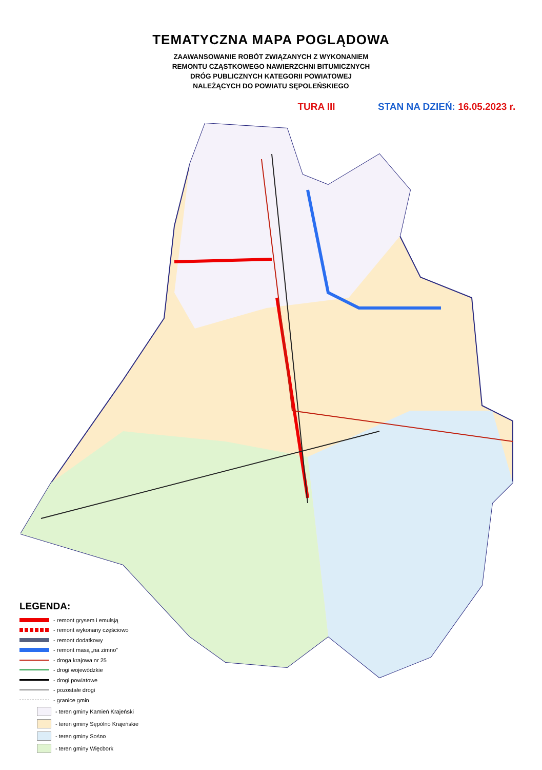TEMATYCZNA MAPA POGLĄDOWA
ZAAWANSOWANIE ROBÓT ZWIĄZANYCH Z WYKONANIEM
REMONTU CZĄSTKOWEGO NAWIERZCHNI BITUMICZNYCH
DRÓG PUBLICZNYCH KATEGORII POWIATOWEJ
NALEŻĄCYCH DO POWIATU SĘPOLEŃSKIEGO
TURA III STAN NA DZIEŃ: 16.05.2023 r.
LEGENDA:
- remont grysem i emulsją
- remont wykonany częściowo
- remont dodatkowy
- remont masą „na zimno”
- droga krajowa nr 25
- drogi wojewódzkie
- drogi powiatowe
- pozostałe drogi
- granice gmin
- teren gminy Kamień Krajeński
- teren gminy Sępólno Krajeńskie
- teren gminy Sośno
- teren gminy Więcbork